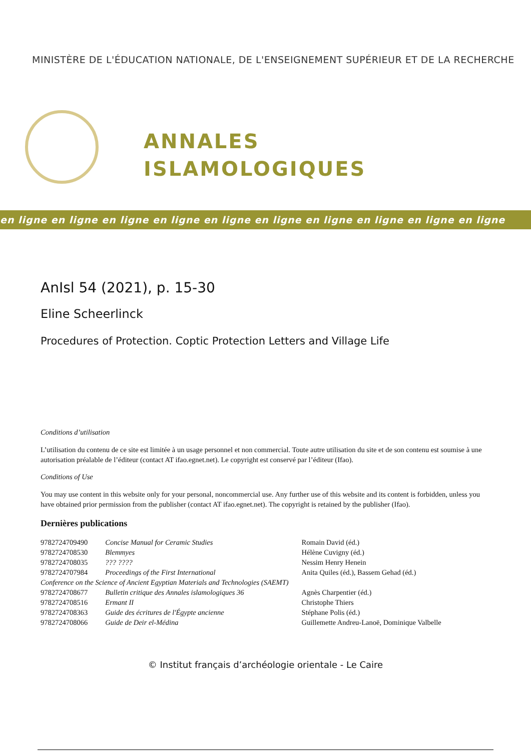MINISTÈRE DE L'ÉDUCATION NATIONALE, DE L'ENSEIGNEMENT SUPÉRIEUR ET DE LA RECHERCHE
ANNALES
ISLAMOLOGIQUES
en ligne en ligne en ligne en ligne en ligne en ligne en ligne en ligne en ligne en ligne
AnIsl 54 (2021), p. 15-30
Eline Scheerlinck
Procedures of Protection. Coptic Protection Letters and Village Life
Conditions d’utilisation
L’utilisation du contenu de ce site est limitée à un usage personnel et non commercial. Toute autre utilisation du site et de son contenu est soumise à une autorisation préalable de l’éditeur (contact AT ifao.egnet.net). Le copyright est conservé par l’éditeur (Ifao).
Conditions of Use
You may use content in this website only for your personal, noncommercial use. Any further use of this website and its content is forbidden, unless you have obtained prior permission from the publisher (contact AT ifao.egnet.net). The copyright is retained by the publisher (Ifao).
Dernières publications
| 9782724709490 | Concise Manual for Ceramic Studies | Romain David (éd.) |
| 9782724708530 | Blemmyes | Hélène Cuvigny (éd.) |
| 9782724708035 | ??? ???? | Nessim Henry Henein |
| 9782724707984 | Proceedings of the First International | Anita Quiles (éd.), Bassem Gehad (éd.) |
| Conference on the Science of Ancient Egyptian Materials and Technologies (SAEMT) | | |
| 9782724708677 | Bulletin critique des Annales islamologiques 36 | Agnès Charpentier (éd.) |
| 9782724708516 | Ermant II | Christophe Thiers |
| 9782724708363 | Guide des écritures de l'Égypte ancienne | Stéphane Polis (éd.) |
| 9782724708066 | Guide de Deir el-Médina | Guillemette Andreu-Lanoë, Dominique Valbelle |
© Institut français d’archéologie orientale - Le Caire